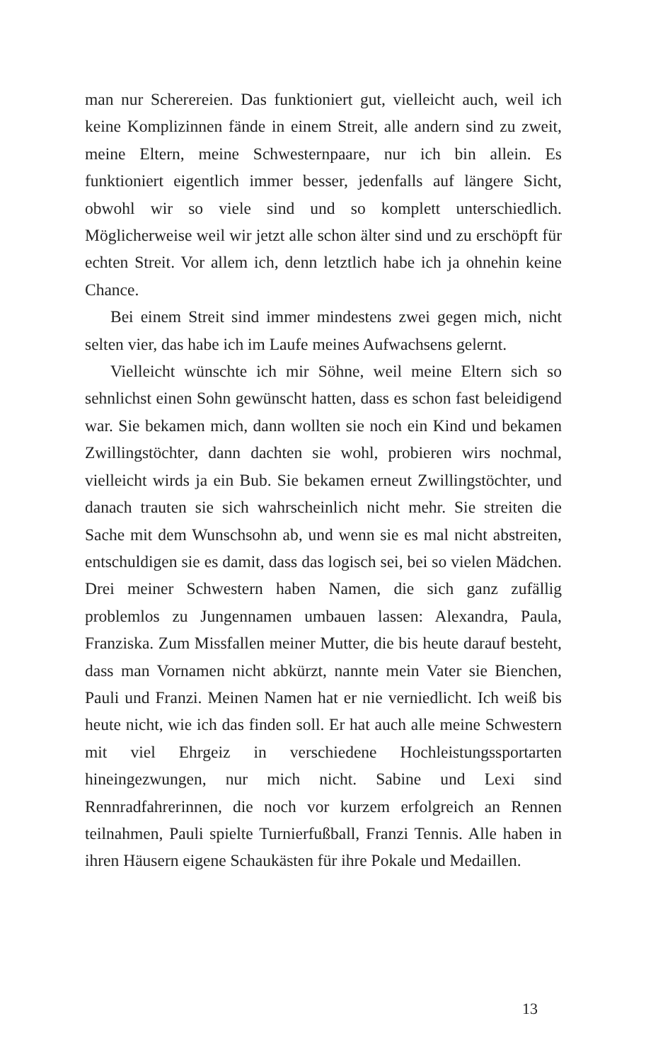man nur Scherereien. Das funktioniert gut, vielleicht auch, weil ich keine Komplizinnen fände in einem Streit, alle andern sind zu zweit, meine Eltern, meine Schwesternpaare, nur ich bin allein. Es funktioniert eigentlich immer besser, jedenfalls auf längere Sicht, obwohl wir so viele sind und so komplett unterschiedlich. Möglicherweise weil wir jetzt alle schon älter sind und zu erschöpft für echten Streit. Vor allem ich, denn letztlich habe ich ja ohnehin keine Chance.
Bei einem Streit sind immer mindestens zwei gegen mich, nicht selten vier, das habe ich im Laufe meines Aufwachsens gelernt.
Vielleicht wünschte ich mir Söhne, weil meine Eltern sich so sehnlichst einen Sohn gewünscht hatten, dass es schon fast beleidigend war. Sie bekamen mich, dann wollten sie noch ein Kind und bekamen Zwillingstöchter, dann dachten sie wohl, probieren wirs nochmal, vielleicht wirds ja ein Bub. Sie bekamen erneut Zwillingstöchter, und danach trauten sie sich wahrscheinlich nicht mehr. Sie streiten die Sache mit dem Wunschsohn ab, und wenn sie es mal nicht abstreiten, entschuldigen sie es damit, dass das logisch sei, bei so vielen Mädchen. Drei meiner Schwestern haben Namen, die sich ganz zufällig problemlos zu Jungennamen umbauen lassen: Alexandra, Paula, Franziska. Zum Missfallen meiner Mutter, die bis heute darauf besteht, dass man Vornamen nicht abkürzt, nannte mein Vater sie Bienchen, Pauli und Franzi. Meinen Namen hat er nie verniedlicht. Ich weiß bis heute nicht, wie ich das finden soll. Er hat auch alle meine Schwestern mit viel Ehrgeiz in verschiedene Hochleistungssportarten hineingezwungen, nur mich nicht. Sabine und Lexi sind Rennradfahrerinnen, die noch vor kurzem erfolgreich an Rennen teilnahmen, Pauli spielte Turnierfußball, Franzi Tennis. Alle haben in ihren Häusern eigene Schaukästen für ihre Pokale und Medaillen.
13